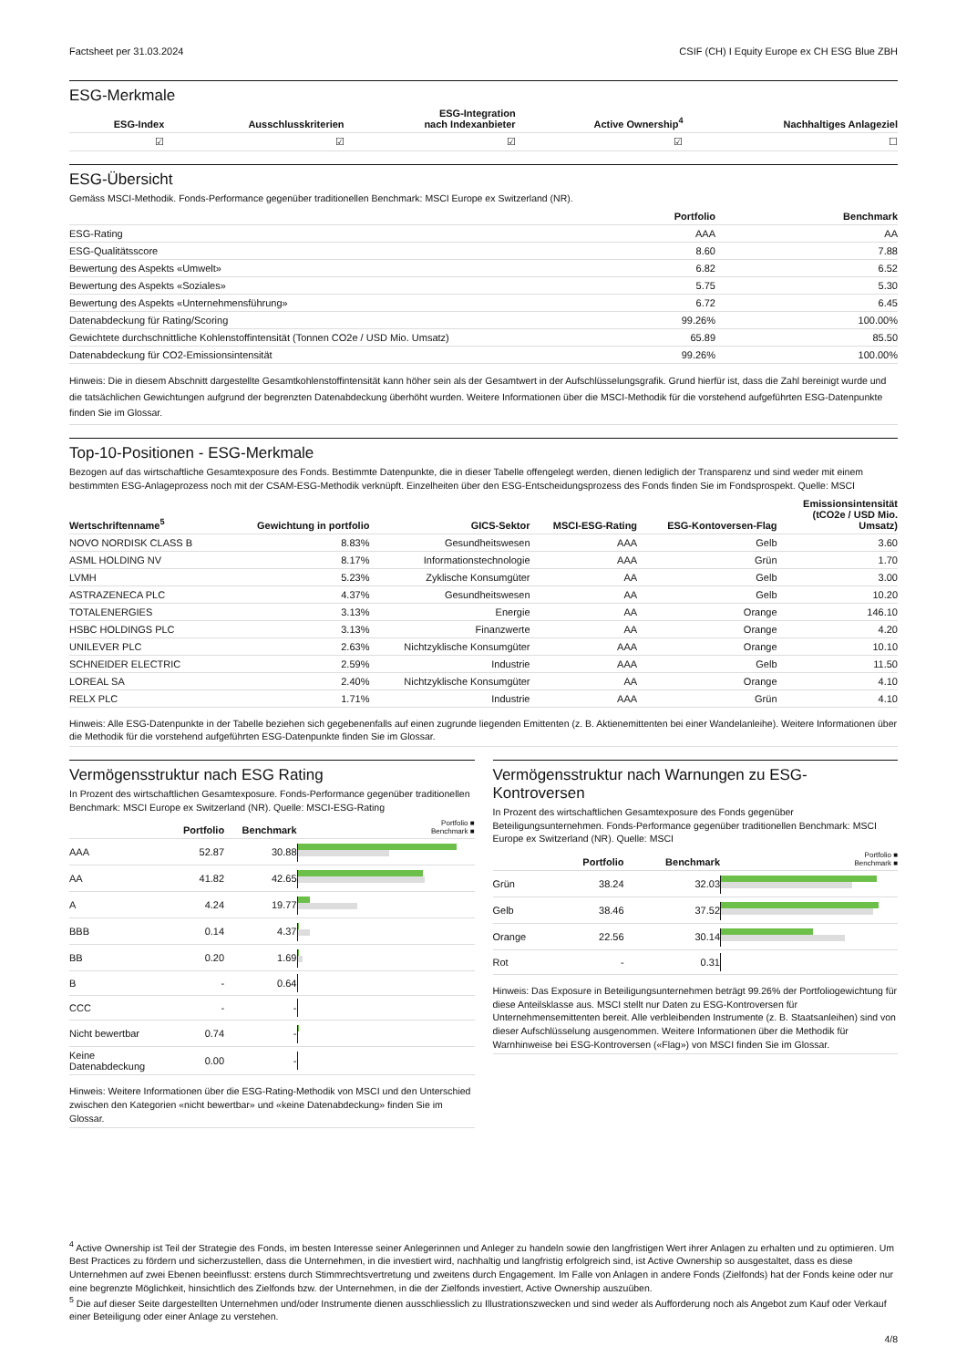Factsheet per 31.03.2024 CSIF (CH) I Equity Europe ex CH ESG Blue ZBH
ESG-Merkmale
| | ESG-Index | Ausschlusskriterien | ESG-Integration nach Indexanbieter | Active Ownership<sup>4</sup> | Nachhaltiges Anlageziel |
| --- | --- | --- | --- | --- | --- |
| | ☑ | ☑ | ☑ | ☑ | ☐ |
ESG-Übersicht
Gemäss MSCI-Methodik. Fonds-Performance gegenüber traditionellen Benchmark: MSCI Europe ex Switzerland (NR).
| | Portfolio | Benchmark |
| --- | --- | --- |
| ESG-Rating | AAA | AA |
| ESG-Qualitätsscore | 8.60 | 7.88 |
| Bewertung des Aspekts «Umwelt» | 6.82 | 6.52 |
| Bewertung des Aspekts «Soziales» | 5.75 | 5.30 |
| Bewertung des Aspekts «Unternehmensführung» | 6.72 | 6.45 |
| Datenabdeckung für Rating/Scoring | 99.26% | 100.00% |
| Gewichtete durchschnittliche Kohlenstoffintensität (Tonnen CO2e / USD Mio. Umsatz) | 65.89 | 85.50 |
| Datenabdeckung für CO2-Emissionsintensität | 99.26% | 100.00% |
Hinweis: Die in diesem Abschnitt dargestellte Gesamtkohlenstoffintensität kann höher sein als der Gesamtwert in der Aufschlüsselungsgrafik. Grund hierfür ist, dass die Zahl bereinigt wurde und die tatsächlichen Gewichtungen aufgrund der begrenzten Datenabdeckung überhöht wurden. Weitere Informationen über die MSCI-Methodik für die vorstehend aufgeführten ESG-Datenpunkte finden Sie im Glossar.
Top-10-Positionen - ESG-Merkmale
Bezogen auf das wirtschaftliche Gesamtexposure des Fonds. Bestimmte Datenpunkte, die in dieser Tabelle offengelegt werden, dienen lediglich der Transparenz und sind weder mit einem bestimmten ESG-Anlageprozess noch mit der CSAM-ESG-Methodik verknüpft. Einzelheiten über den ESG-Entscheidungsprozess des Fonds finden Sie im Fondsprospekt. Quelle: MSCI
| Wertschriftenname<sup>5</sup> | Gewichtung in portfolio | GICS-Sektor | MSCI-ESG-Rating | ESG-Kontoversen-Flag | Emissionsintensität (tCO2e / USD Mio. Umsatz) |
| --- | --- | --- | --- | --- | --- |
| NOVO NORDISK CLASS B | 8.83% | Gesundheitswesen | AAA | Gelb | 3.60 |
| ASML HOLDING NV | 8.17% | Informationstechnologie | AAA | Grün | 1.70 |
| LVMH | 5.23% | Zyklische Konsumgüter | AA | Gelb | 3.00 |
| ASTRAZENECA PLC | 4.37% | Gesundheitswesen | AA | Gelb | 10.20 |
| TOTALENERGIES | 3.13% | Energie | AA | Orange | 146.10 |
| HSBC HOLDINGS PLC | 3.13% | Finanzwerte | AA | Orange | 4.20 |
| UNILEVER PLC | 2.63% | Nichtzyklische Konsumgüter | AAA | Orange | 10.10 |
| SCHNEIDER ELECTRIC | 2.59% | Industrie | AAA | Gelb | 11.50 |
| LOREAL SA | 2.40% | Nichtzyklische Konsumgüter | AA | Orange | 4.10 |
| RELX PLC | 1.71% | Industrie | AAA | Grün | 4.10 |
Hinweis: Alle ESG-Datenpunkte in der Tabelle beziehen sich gegebenenfalls auf einen zugrunde liegenden Emittenten (z. B. Aktienemittenten bei einer Wandelanleihe). Weitere Informationen über die Methodik für die vorstehend aufgeführten ESG-Datenpunkte finden Sie im Glossar.
Vermögensstruktur nach ESG Rating
In Prozent des wirtschaftlichen Gesamtexposure. Fonds-Performance gegenüber traditionellen Benchmark: MSCI Europe ex Switzerland (NR). Quelle: MSCI-ESG-Rating
| | Portfolio | Benchmark | Portfolio ■ Benchmark ■ |
| --- | --- | --- | --- |
| AAA | 52.87 | 30.88 | |
| AA | 41.82 | 42.65 | |
| A | 4.24 | 19.77 | |
| BBB | 0.14 | 4.37 | |
| BB | 0.20 | 1.69 | |
| B | - | 0.64 | |
| CCC | - | - | |
| Nicht bewertbar | 0.74 | - | |
| Keine Datenabdeckung | 0.00 | - | |
Hinweis: Weitere Informationen über die ESG-Rating-Methodik von MSCI und den Unterschied zwischen den Kategorien «nicht bewertbar» und «keine Datenabdeckung» finden Sie im Glossar.
Vermögensstruktur nach Warnungen zu ESG-Kontroversen
In Prozent des wirtschaftlichen Gesamtexposure des Fonds gegenüber Beteiligungsunternehmen. Fonds-Performance gegenüber traditionellen Benchmark: MSCI Europe ex Switzerland (NR). Quelle: MSCI
| | Portfolio | Benchmark | Portfolio ■ Benchmark ■ |
| --- | --- | --- | --- |
| Grün | 38.24 | 32.03 | |
| Gelb | 38.46 | 37.52 | |
| Orange | 22.56 | 30.14 | |
| Rot | - | 0.31 | |
Hinweis: Das Exposure in Beteiligungsunternehmen beträgt 99.26% der Portfoliogewichtung für diese Anteilsklasse aus. MSCI stellt nur Daten zu ESG-Kontroversen für Unternehmensemittenten bereit. Alle verbleibenden Instrumente (z. B. Staatsanleihen) sind von dieser Aufschlüsselung ausgenommen. Weitere Informationen über die Methodik für Warnhinweise bei ESG-Kontroversen («Flag») von MSCI finden Sie im Glossar.
<sup>4</sup> Active Ownership ist Teil der Strategie des Fonds, im besten Interesse seiner Anlegerinnen und Anleger zu handeln sowie den langfristigen Wert ihrer Anlagen zu erhalten und zu optimieren. Um Best Practices zu fördern und sicherzustellen, dass die Unternehmen, in die investiert wird, nachhaltig und langfristig erfolgreich sind, ist Active Ownership so ausgestaltet, dass es diese Unternehmen auf zwei Ebenen beeinflusst: erstens durch Stimmrechtsvertretung und zweitens durch Engagement. Im Falle von Anlagen in andere Fonds (Zielfonds) hat der Fonds keine oder nur eine begrenzte Möglichkeit, hinsichtlich des Zielfonds bzw. der Unternehmen, in die der Zielfonds investiert, Active Ownership auszuüben.
<sup>5</sup> Die auf dieser Seite dargestellten Unternehmen und/oder Instrumente dienen ausschliesslich zu Illustrationszwecken und sind weder als Aufforderung noch als Angebot zum Kauf oder Verkauf einer Beteiligung oder einer Anlage zu verstehen.
4/8